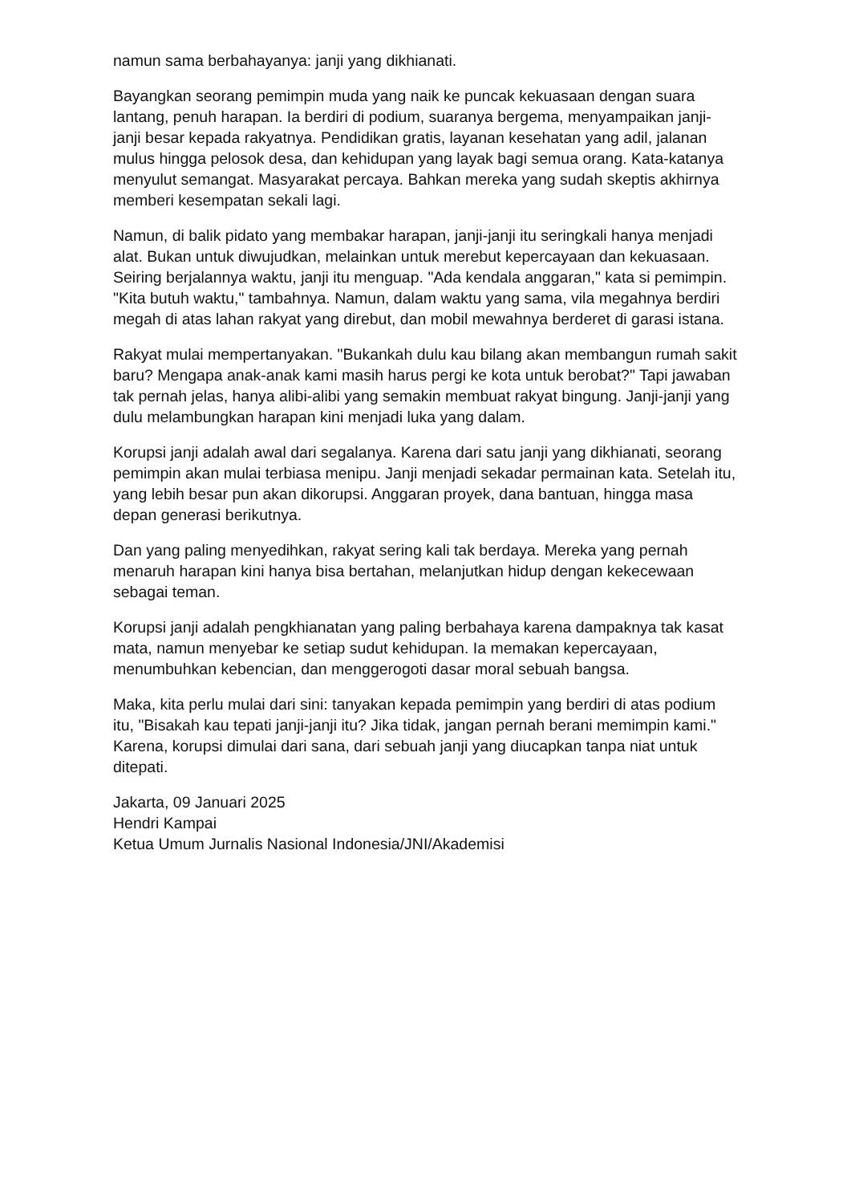namun sama berbahayanya: janji yang dikhianati.
Bayangkan seorang pemimpin muda yang naik ke puncak kekuasaan dengan suara lantang, penuh harapan. Ia berdiri di podium, suaranya bergema, menyampaikan janji-janji besar kepada rakyatnya. Pendidikan gratis, layanan kesehatan yang adil, jalanan mulus hingga pelosok desa, dan kehidupan yang layak bagi semua orang. Kata-katanya menyulut semangat. Masyarakat percaya. Bahkan mereka yang sudah skeptis akhirnya memberi kesempatan sekali lagi.
Namun, di balik pidato yang membakar harapan, janji-janji itu seringkali hanya menjadi alat. Bukan untuk diwujudkan, melainkan untuk merebut kepercayaan dan kekuasaan. Seiring berjalannya waktu, janji itu menguap. "Ada kendala anggaran," kata si pemimpin. "Kita butuh waktu," tambahnya. Namun, dalam waktu yang sama, vila megahnya berdiri megah di atas lahan rakyat yang direbut, dan mobil mewahnya berderet di garasi istana.
Rakyat mulai mempertanyakan. "Bukankah dulu kau bilang akan membangun rumah sakit baru? Mengapa anak-anak kami masih harus pergi ke kota untuk berobat?" Tapi jawaban tak pernah jelas, hanya alibi-alibi yang semakin membuat rakyat bingung. Janji-janji yang dulu melambungkan harapan kini menjadi luka yang dalam.
Korupsi janji adalah awal dari segalanya. Karena dari satu janji yang dikhianati, seorang pemimpin akan mulai terbiasa menipu. Janji menjadi sekadar permainan kata. Setelah itu, yang lebih besar pun akan dikorupsi. Anggaran proyek, dana bantuan, hingga masa depan generasi berikutnya.
Dan yang paling menyedihkan, rakyat sering kali tak berdaya. Mereka yang pernah menaruh harapan kini hanya bisa bertahan, melanjutkan hidup dengan kekecewaan sebagai teman.
Korupsi janji adalah pengkhianatan yang paling berbahaya karena dampaknya tak kasat mata, namun menyebar ke setiap sudut kehidupan. Ia memakan kepercayaan, menumbuhkan kebencian, dan menggerogoti dasar moral sebuah bangsa.
Maka, kita perlu mulai dari sini: tanyakan kepada pemimpin yang berdiri di atas podium itu, "Bisakah kau tepati janji-janji itu? Jika tidak, jangan pernah berani memimpin kami." Karena, korupsi dimulai dari sana, dari sebuah janji yang diucapkan tanpa niat untuk ditepati.
Jakarta, 09 Januari 2025
Hendri Kampai
Ketua Umum Jurnalis Nasional Indonesia/JNI/Akademisi